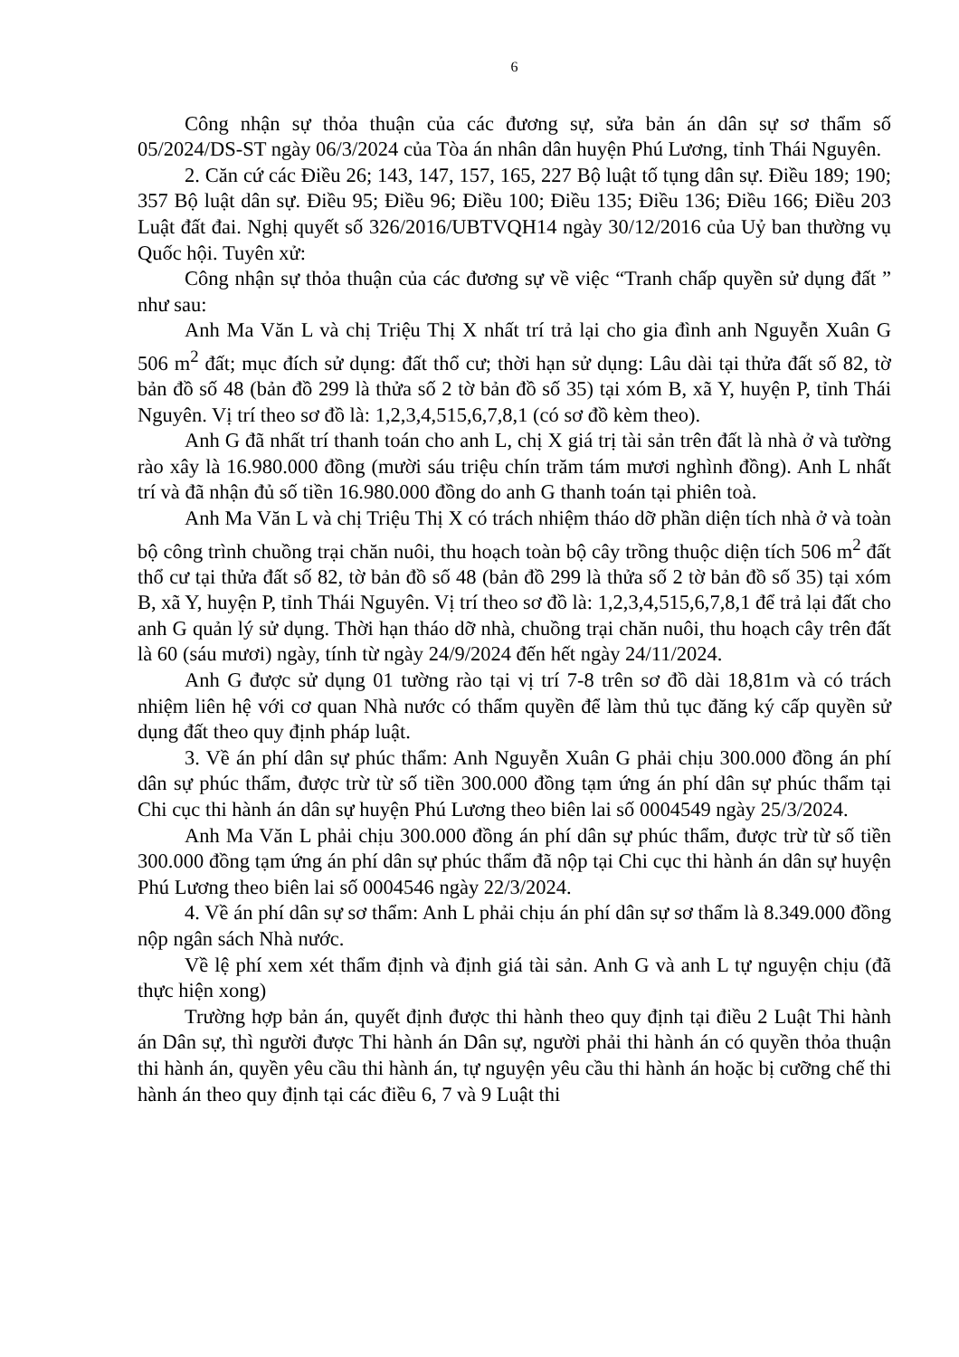6
Công nhận sự thỏa thuận của các đương sự, sửa bản án dân sự sơ thẩm số 05/2024/DS-ST ngày 06/3/2024 của Tòa án nhân dân huyện Phú Lương, tỉnh Thái Nguyên.
2. Căn cứ các Điều 26; 143, 147, 157, 165, 227 Bộ luật tố tụng dân sự. Điều 189; 190; 357 Bộ luật dân sự. Điều 95; Điều 96; Điều 100; Điều 135; Điều 136; Điều 166; Điều 203 Luật đất đai. Nghị quyết số 326/2016/UBTVQH14 ngày 30/12/2016 của Uỷ ban thường vụ Quốc hội. Tuyên xử:
Công nhận sự thỏa thuận của các đương sự về việc “Tranh chấp quyền sử dụng đất ” như sau:
Anh Ma Văn L và chị Triệu Thị X nhất trí trả lại cho gia đình anh Nguyễn Xuân G 506 m<sup>2</sup> đất; mục đích sử dụng: đất thổ cư; thời hạn sử dụng: Lâu dài tại thửa đất số 82, tờ bản đồ số 48 (bản đồ 299 là thửa số 2 tờ bản đồ số 35) tại xóm B, xã Y, huyện P, tỉnh Thái Nguyên. Vị trí theo sơ đồ là: 1,2,3,4,515,6,7,8,1 (có sơ đồ kèm theo).
Anh G đã nhất trí thanh toán cho anh L, chị X giá trị tài sản trên đất là nhà ở và tường rào xây là 16.980.000 đồng (mười sáu triệu chín trăm tám mươi nghình đồng). Anh L nhất trí và đã nhận đủ số tiền 16.980.000 đồng do anh G thanh toán tại phiên toà.
Anh Ma Văn L và chị Triệu Thị X có trách nhiệm tháo dỡ phần diện tích nhà ở và toàn bộ công trình chuồng trại chăn nuôi, thu hoạch toàn bộ cây trồng thuộc diện tích 506 m<sup>2</sup> đất thổ cư tại thửa đất số 82, tờ bản đồ số 48 (bản đồ 299 là thửa số 2 tờ bản đồ số 35) tại xóm B, xã Y, huyện P, tỉnh Thái Nguyên. Vị trí theo sơ đồ là: 1,2,3,4,515,6,7,8,1 để trả lại đất cho anh G quản lý sử dụng. Thời hạn tháo dỡ nhà, chuồng trại chăn nuôi, thu hoạch cây trên đất là 60 (sáu mươi) ngày, tính từ ngày 24/9/2024 đến hết ngày 24/11/2024.
Anh G được sử dụng 01 tường rào tại vị trí 7-8 trên sơ đồ dài 18,81m và có trách nhiệm liên hệ với cơ quan Nhà nước có thẩm quyền để làm thủ tục đăng ký cấp quyền sử dụng đất theo quy định pháp luật.
3. Về án phí dân sự phúc thẩm: Anh Nguyễn Xuân G phải chịu 300.000 đồng án phí dân sự phúc thẩm, được trừ từ số tiền 300.000 đồng tạm ứng án phí dân sự phúc thẩm tại Chi cục thi hành án dân sự huyện Phú Lương theo biên lai số 0004549 ngày 25/3/2024.
Anh Ma Văn L phải chịu 300.000 đồng án phí dân sự phúc thẩm, được trừ từ số tiền 300.000 đồng tạm ứng án phí dân sự phúc thẩm đã nộp tại Chi cục thi hành án dân sự huyện Phú Lương theo biên lai số 0004546 ngày 22/3/2024.
4. Về án phí dân sự sơ thẩm: Anh L phải chịu án phí dân sự sơ thẩm là 8.349.000 đồng nộp ngân sách Nhà nước.
Về lệ phí xem xét thẩm định và định giá tài sản. Anh G và anh L tự nguyện chịu (đã thực hiện xong)
Trường hợp bản án, quyết định được thi hành theo quy định tại điều 2 Luật Thi hành án Dân sự, thì người được Thi hành án Dân sự, người phải thi hành án có quyền thỏa thuận thi hành án, quyền yêu cầu thi hành án, tự nguyện yêu cầu thi hành án hoặc bị cưỡng chế thi hành án theo quy định tại các điều 6, 7 và 9 Luật thi